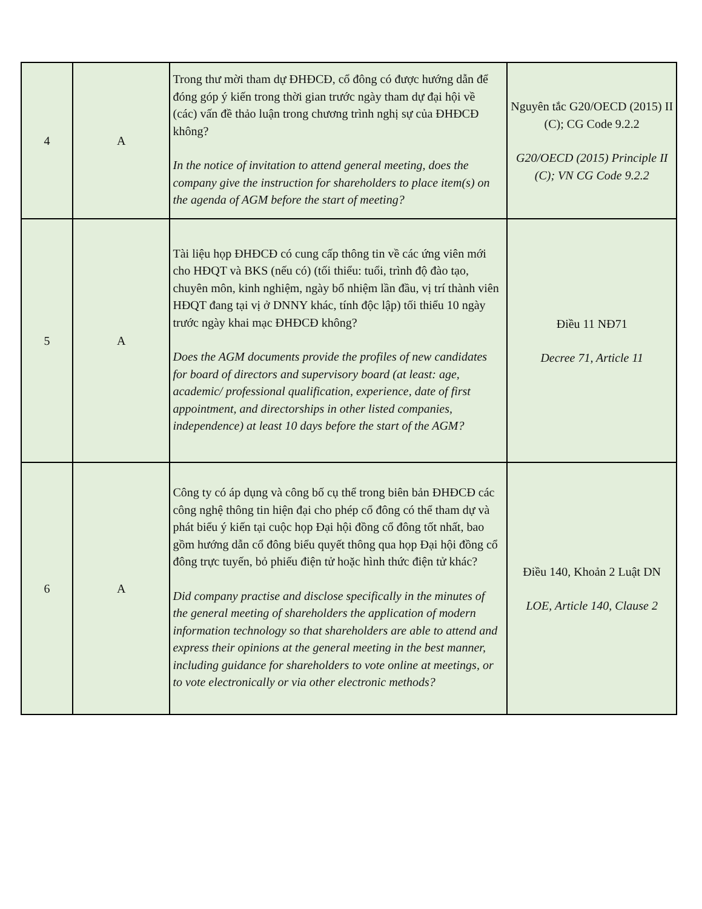| 4 | A | Trong thư mời tham dự ĐHĐCĐ, cổ đông có được hướng dẫn để đóng góp ý kiến trong thời gian trước ngày tham dự đại hội về (các) vấn đề thảo luận trong chương trình nghị sự của ĐHĐCĐ không? In the notice of invitation to attend general meeting, does the company give the instruction for shareholders to place item(s) on the agenda of AGM before the start of meeting? | Nguyên tắc G20/OECD (2015) II (C); CG Code 9.2.2 G20/OECD (2015) Principle II (C); VN CG Code 9.2.2 |
| 5 | A | Tài liệu họp ĐHĐCĐ có cung cấp thông tin về các ứng viên mới cho HĐQT và BKS (nếu có) (tối thiểu: tuổi, trình độ đào tạo, chuyên môn, kinh nghiệm, ngày bổ nhiệm lần đầu, vị trí thành viên HĐQT đang tại vị ở DNNY khác, tính độc lập) tối thiểu 10 ngày trước ngày khai mạc ĐHĐCĐ không? Does the AGM documents provide the profiles of new candidates for board of directors and supervisory board (at least: age, academic/ professional qualification, experience, date of first appointment, and directorships in other listed companies, independence) at least 10 days before the start of the AGM? | Điều 11 NĐ71 Decree 71, Article 11 |
| 6 | A | Công ty có áp dụng và công bố cụ thể trong biên bản ĐHĐCĐ các công nghệ thông tin hiện đại cho phép cổ đông có thể tham dự và phát biểu ý kiến tại cuộc họp Đại hội đồng cổ đông tốt nhất, bao gồm hướng dẫn cổ đông biểu quyết thông qua họp Đại hội đồng cổ đông trực tuyến, bỏ phiếu điện tử hoặc hình thức điện tử khác? Did company practise and disclose specifically in the minutes of the general meeting of shareholders the application of modern information technology so that shareholders are able to attend and express their opinions at the general meeting in the best manner, including guidance for shareholders to vote online at meetings, or to vote electronically or via other electronic methods? | Điều 140, Khoản 2 Luật DN LOE, Article 140, Clause 2 |